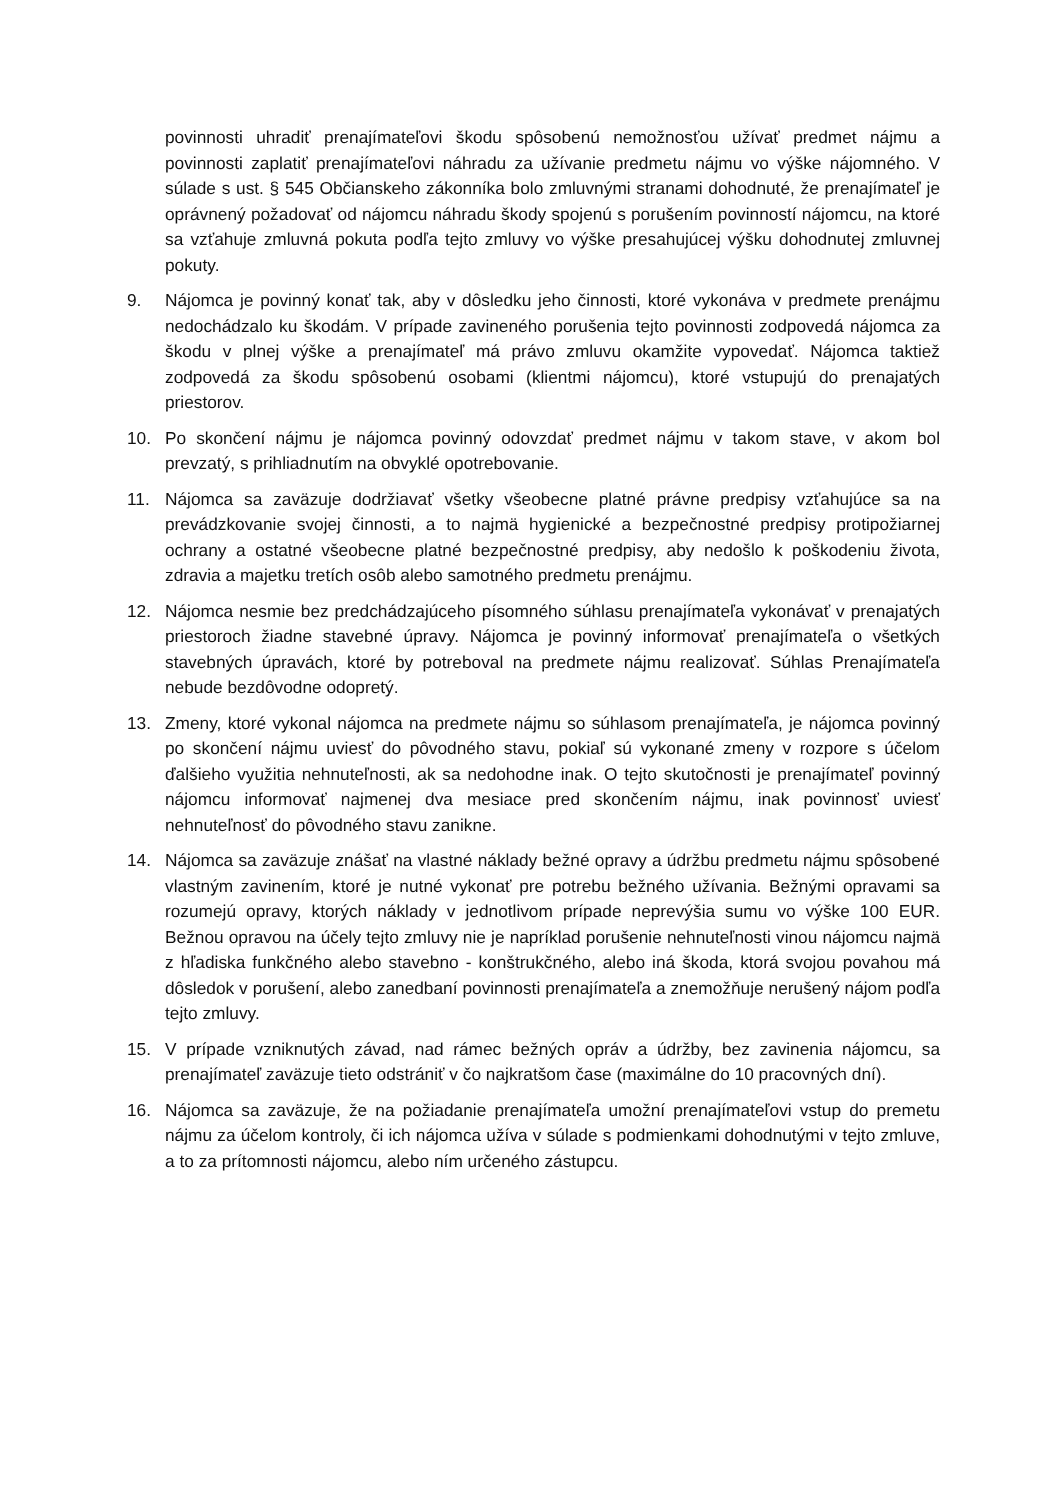povinnosti uhradiť prenajímateľovi škodu spôsobenú nemožnosťou užívať predmet nájmu a povinnosti zaplatiť prenajímateľovi náhradu za užívanie predmetu nájmu vo výške nájomného. V súlade s ust. § 545 Občianskeho zákonníka bolo zmluvnými stranami dohodnuté, že prenajímateľ je oprávnený požadovať od nájomcu náhradu škody spojenú s porušením povinností nájomcu, na ktoré sa vzťahuje zmluvná pokuta podľa tejto zmluvy vo výške presahujúcej výšku dohodnutej zmluvnej pokuty.
9. Nájomca je povinný konať tak, aby v dôsledku jeho činnosti, ktoré vykonáva v predmete prenájmu nedochádzalo ku škodám. V prípade zavineného porušenia tejto povinnosti zodpovedá nájomca za škodu v plnej výške a prenajímateľ má právo zmluvu okamžite vypovedať. Nájomca taktiež zodpovedá za škodu spôsobenú osobami (klientmi nájomcu), ktoré vstupujú do prenajatých priestorov.
10. Po skončení nájmu je nájomca povinný odovzdať predmet nájmu v takom stave, v akom bol prevzatý, s prihliadnutím na obvyklé opotrebovanie.
11. Nájomca sa zaväzuje dodržiavať všetky všeobecne platné právne predpisy vzťahujúce sa na prevádzkovanie svojej činnosti, a to najmä hygienické a bezpečnostné predpisy protipožiarnej ochrany a ostatné všeobecne platné bezpečnostné predpisy, aby nedošlo k poškodeniu života, zdravia a majetku tretích osôb alebo samotného predmetu prenájmu.
12. Nájomca nesmie bez predchádzajúceho písomného súhlasu prenajímateľa vykonávať v prenajatých priestoroch žiadne stavebné úpravy. Nájomca je povinný informovať prenajímateľa o všetkých stavebných úpravách, ktoré by potreboval na predmete nájmu realizovať. Súhlas Prenajímateľa nebude bezdôvodne odopretý.
13. Zmeny, ktoré vykonal nájomca na predmete nájmu so súhlasom prenajímateľa, je nájomca povinný po skončení nájmu uviesť do pôvodného stavu, pokiaľ sú vykonané zmeny v rozpore s účelom ďalšieho využitia nehnuteľnosti, ak sa nedohodne inak. O tejto skutočnosti je prenajímateľ povinný nájomcu informovať najmenej dva mesiace pred skončením nájmu, inak povinnosť uviesť nehnuteľnosť do pôvodného stavu zanikne.
14. Nájomca sa zaväzuje znášať na vlastné náklady bežné opravy a údržbu predmetu nájmu spôsobené vlastným zavinením, ktoré je nutné vykonať pre potrebu bežného užívania. Bežnými opravami sa rozumejú opravy, ktorých náklady v jednotlivom prípade neprevýšia sumu vo výške 100 EUR. Bežnou opravou na účely tejto zmluvy nie je napríklad porušenie nehnuteľnosti vinou nájomcu najmä z hľadiska funkčného alebo stavebno - konštrukčného, alebo iná škoda, ktorá svojou povahou má dôsledok v porušení, alebo zanedbaní povinnosti prenajímateľa a znemožňuje nerušený nájom podľa tejto zmluvy.
15. V prípade vzniknutých závad, nad rámec bežných opráv a údržby, bez zavinenia nájomcu, sa prenajímateľ zaväzuje tieto odstrániť v čo najkratšom čase (maximálne do 10 pracovných dní).
16. Nájomca sa zaväzuje, že na požiadanie prenajímateľa umožní prenajímateľovi vstup do premetu nájmu za účelom kontroly, či ich nájomca užíva v súlade s podmienkami dohodnutými v tejto zmluve, a to za prítomnosti nájomcu, alebo ním určeného zástupcu.